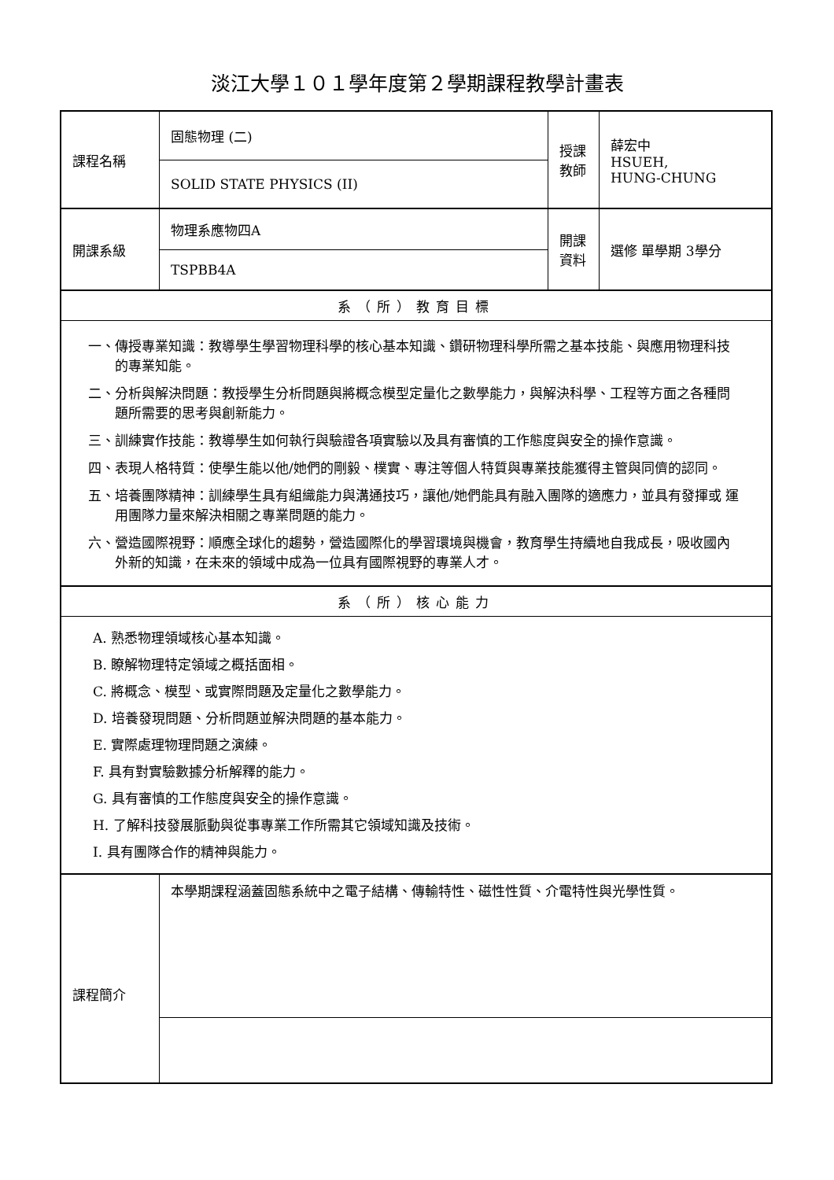淡江大學１０１學年度第２學期課程教學計畫表
| 課程名稱 | 固態物理 (二) | 授課 教師 | 薛宏中 HSUEH, HUNG-CHUNG |
| | SOLID STATE PHYSICS (II) | | |
| 開課系級 | 物理系應物四A | 開課 資料 | 選修 單學期 3學分 |
| | TSPBB4A | | |
| 系（所）教育目標 | | | |
| 一、傳授專業知識：教導學生學習物理科學的核心基本知識、鑽研物理科學所需之基本技能、與應用物理科技的專業知能。 二、分析與解決問題：教授學生分析問題與將概念模型定量化之數學能力，與解決科學、工程等方面之各種問題所需要的思考與創新能力。 三、訓練實作技能：教導學生如何執行與驗證各項實驗以及具有審慎的工作態度與安全的操作意識。 四、表現人格特質：使學生能以他/她們的剛毅、樸實、專注等個人特質與專業技能獲得主管與同儕的認同。 五、培養團隊精神：訓練學生具有組織能力與溝通技巧，讓他/她們能具有融入團隊的適應力，並具有發揮或 運用團隊力量來解決相關之專業問題的能力。 六、營造國際視野：順應全球化的趨勢，營造國際化的學習環境與機會，教育學生持續地自我成長，吸收國內外新的知識，在未來的領域中成為一位具有國際視野的專業人才。 | | | |
| 系（所）核心能力 | | | |
| A. 熟悉物理領域核心基本知識。 B. 瞭解物理特定領域之概括面相。 C. 將概念、模型、或實際問題及定量化之數學能力。 D. 培養發現問題、分析問題並解決問題的基本能力。 E. 實際處理物理問題之演練。 F. 具有對實驗數據分析解釋的能力。 G. 具有審慎的工作態度與安全的操作意識。 H. 了解科技發展脈動與從事專業工作所需其它領域知識及技術。 I. 具有團隊合作的精神與能力。 | | | |
| 課程簡介 | 本學期課程涵蓋固態系統中之電子結構、傳輸特性、磁性性質、介電特性與光學性質。 | | |